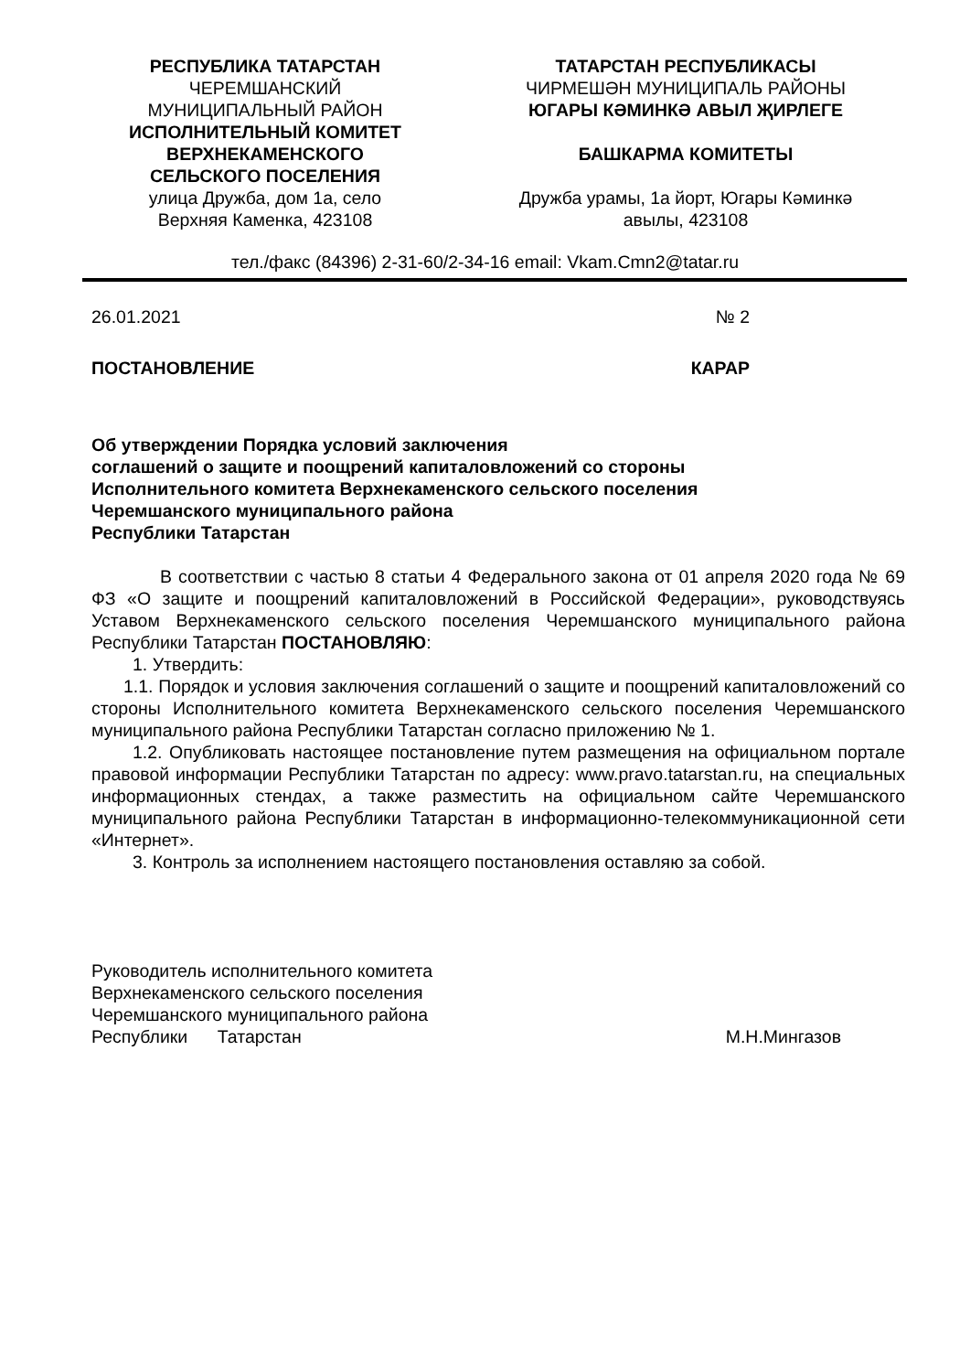РЕСПУБЛИКА ТАТАРСТАН
ЧЕРЕМШАНСКИЙ
МУНИЦИПАЛЬНЫЙ РАЙОН
ИСПОЛНИТЕЛЬНЫЙ КОМИТЕТ
ВЕРХНЕКАМЕНСКОГО
СЕЛЬСКОГО ПОСЕЛЕНИЯ
улица Дружба, дом 1а, село
Верхняя Каменка, 423108
ТАТАРСТАН РЕСПУБЛИКАСЫ
ЧИРМЕШӘН МУНИЦИПАЛЬ РАЙОНЫ
ЮГАРЫ КӘМИНКӘ АВЫЛ ҖИРЛЕГЕ
БАШКАРМА КОМИТЕТЫ
Дружба урамы, 1а йорт, Югары Кәминкә
авылы, 423108
тел./факс (84396) 2-31-60/2-34-16 email: Vkam.Cmn2@tatar.ru
26.01.2021 № 2
ПОСТАНОВЛЕНИЕ КАРАР
Об утверждении Порядка условий заключения
соглашений о защите и поощрений капиталовложений со стороны
Исполнительного комитета Верхнекаменского сельского поселения
Черемшанского муниципального района
Республики Татарстан
В соответствии с частью 8 статьи 4 Федерального закона от 01 апреля 2020 года № 69 ФЗ «О защите и поощрений капиталовложений в Российской Федерации», руководствуясь Уставом Верхнекаменского сельского поселения Черемшанского муниципального района Республики Татарстан ПОСТАНОВЛЯЮ:
1. Утвердить:
1.1. Порядок и условия заключения соглашений о защите и поощрений капиталовложений со стороны Исполнительного комитета Верхнекаменского сельского поселения Черемшанского муниципального района Республики Татарстан согласно приложению № 1.
1.2. Опубликовать настоящее постановление путем размещения на официальном портале правовой информации Республики Татарстан по адресу: www.pravo.tatarstan.ru, на специальных информационных стендах, а также разместить на официальном сайте Черемшанского муниципального района Республики Татарстан в информационно-телекоммуникационной сети «Интернет».
3. Контроль за исполнением настоящего постановления оставляю за собой.
Руководитель исполнительного комитета
Верхнекаменского сельского поселения
Черемшанского муниципального района
Республики Татарстан М.Н.Мингазов